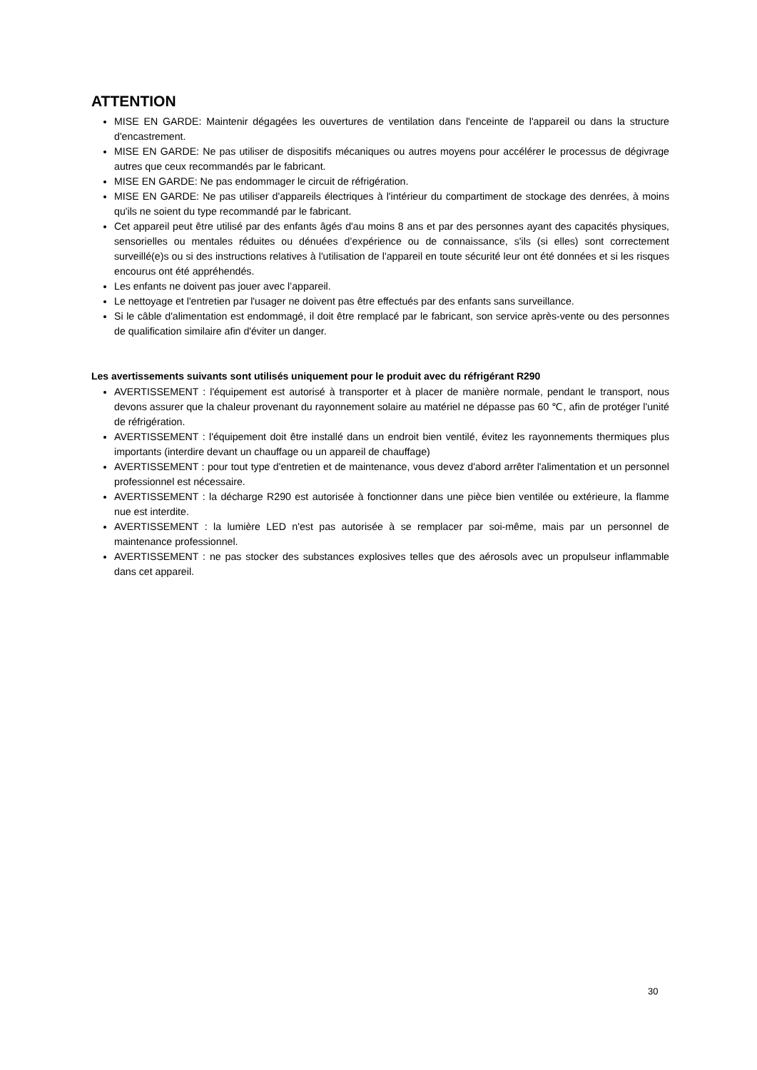ATTENTION
MISE EN GARDE: Maintenir dégagées les ouvertures de ventilation dans l'enceinte de l'appareil ou dans la structure d'encastrement.
MISE EN GARDE: Ne pas utiliser de dispositifs mécaniques ou autres moyens pour accélérer le processus de dégivrage autres que ceux recommandés par le fabricant.
MISE EN GARDE: Ne pas endommager le circuit de réfrigération.
MISE EN GARDE: Ne pas utiliser d'appareils électriques à l'intérieur du compartiment de stockage des denrées, à moins qu'ils ne soient du type recommandé par le fabricant.
Cet appareil peut être utilisé par des enfants âgés d'au moins 8 ans et par des personnes ayant des capacités physiques, sensorielles ou mentales réduites ou dénuées d’expérience ou de connaissance, s'ils (si elles) sont correctement surveillé(e)s ou si des instructions relatives à l'utilisation de l'appareil en toute sécurité leur ont été données et si les risques encourus ont été appréhendés.
Les enfants ne doivent pas jouer avec l’appareil.
Le nettoyage et l'entretien par l'usager ne doivent pas être effectués par des enfants sans surveillance.
Si le câble d'alimentation est endommagé, il doit être remplacé par le fabricant, son service après-vente ou des personnes de qualification similaire afin d'éviter un danger.
Les avertissements suivants sont utilisés uniquement pour le produit avec du réfrigérant R290
AVERTISSEMENT : l'équipement est autorisé à transporter et à placer de manière normale, pendant le transport, nous devons assurer que la chaleur provenant du rayonnement solaire au matériel ne dépasse pas 60 ℃, afin de protéger l'unité de réfrigération.
AVERTISSEMENT : l'équipement doit être installé dans un endroit bien ventilé, évitez les rayonnements thermiques plus importants (interdire devant un chauffage ou un appareil de chauffage)
AVERTISSEMENT : pour tout type d'entretien et de maintenance, vous devez d'abord arrêter l'alimentation et un personnel professionnel est nécessaire.
AVERTISSEMENT : la décharge R290 est autorisée à fonctionner dans une pièce bien ventilée ou extérieure, la flamme nue est interdite.
AVERTISSEMENT : la lumière LED n'est pas autorisée à se remplacer par soi-même, mais par un personnel de maintenance professionnel.
AVERTISSEMENT : ne pas stocker des substances explosives telles que des aérosols avec un propulseur inflammable dans cet appareil.
30